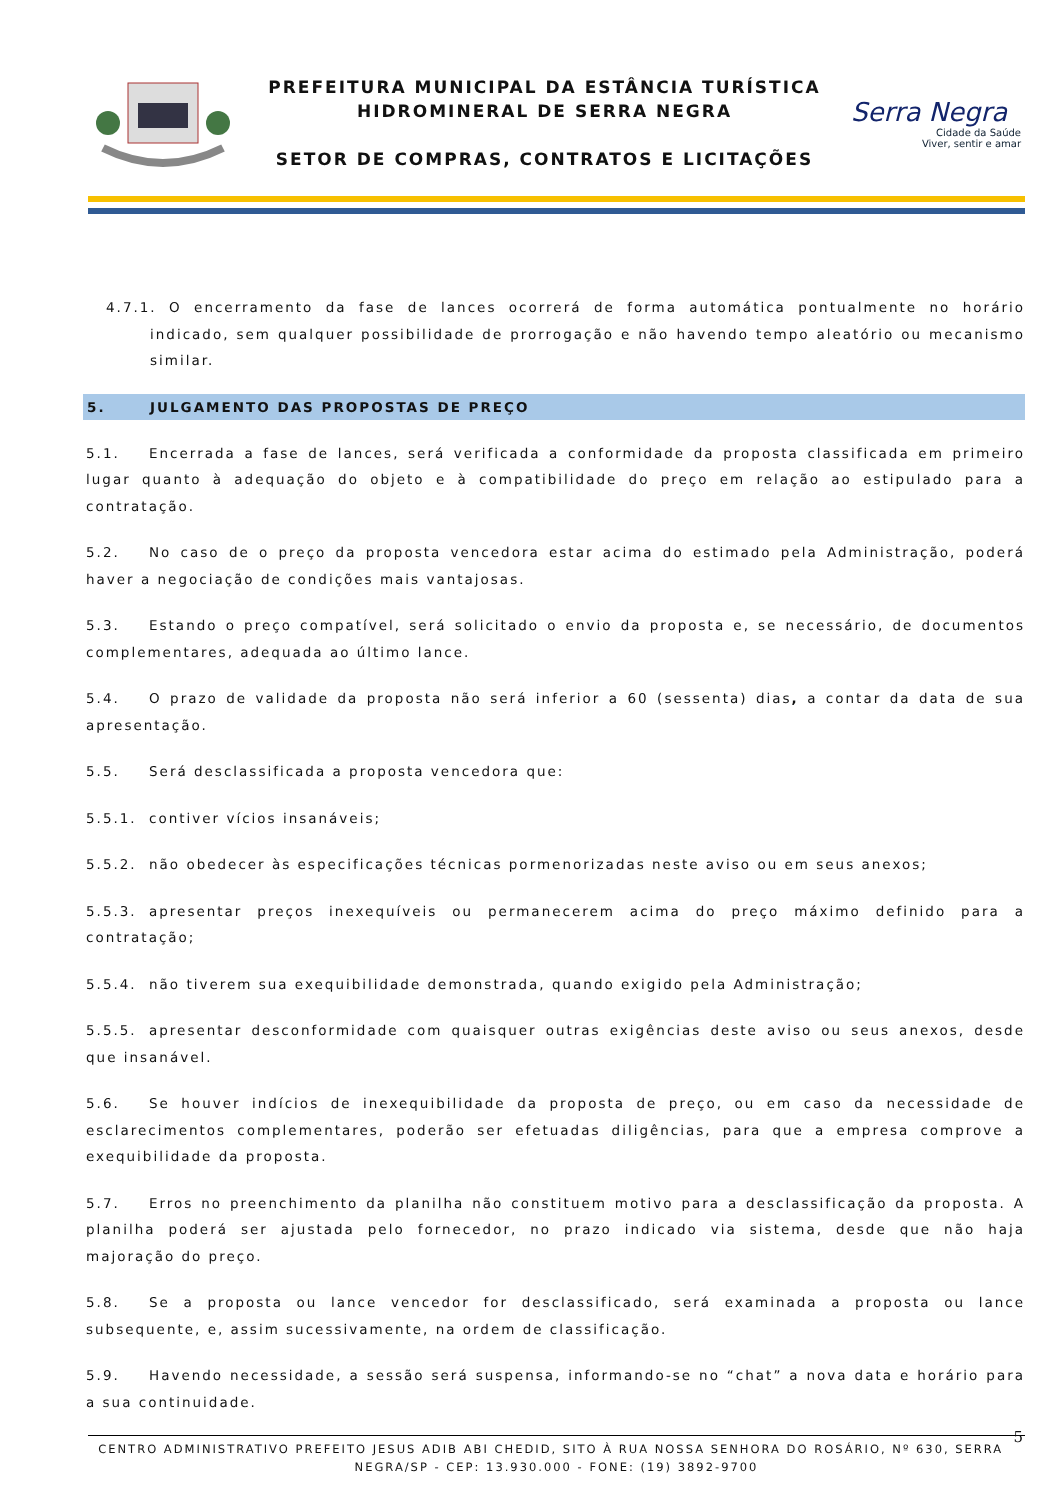PREFEITURA MUNICIPAL DA ESTÂNCIA TURÍSTICA
HIDROMINERAL DE SERRA NEGRA
SETOR DE COMPRAS, CONTRATOS E LICITAÇÕES
Serra Negra
Cidade da Saúde
Viver, sentir e amar
4.7.1. O encerramento da fase de lances ocorrerá de forma automática pontualmente no horário indicado, sem qualquer possibilidade de prorrogação e não havendo tempo aleatório ou mecanismo similar.
5. JULGAMENTO DAS PROPOSTAS DE PREÇO
5.1. Encerrada a fase de lances, será verificada a conformidade da proposta classificada em primeiro lugar quanto à adequação do objeto e à compatibilidade do preço em relação ao estipulado para a contratação.
5.2. No caso de o preço da proposta vencedora estar acima do estimado pela Administração, poderá haver a negociação de condições mais vantajosas.
5.3. Estando o preço compatível, será solicitado o envio da proposta e, se necessário, de documentos complementares, adequada ao último lance.
5.4. O prazo de validade da proposta não será inferior a 60 (sessenta) dias, a contar da data de sua apresentação.
5.5. Será desclassificada a proposta vencedora que:
5.5.1. contiver vícios insanáveis;
5.5.2. não obedecer às especificações técnicas pormenorizadas neste aviso ou em seus anexos;
5.5.3. apresentar preços inexequíveis ou permanecerem acima do preço máximo definido para a contratação;
5.5.4. não tiverem sua exequibilidade demonstrada, quando exigido pela Administração;
5.5.5. apresentar desconformidade com quaisquer outras exigências deste aviso ou seus anexos, desde que insanável.
5.6. Se houver indícios de inexequibilidade da proposta de preço, ou em caso da necessidade de esclarecimentos complementares, poderão ser efetuadas diligências, para que a empresa comprove a exequibilidade da proposta.
5.7. Erros no preenchimento da planilha não constituem motivo para a desclassificação da proposta. A planilha poderá ser ajustada pelo fornecedor, no prazo indicado via sistema, desde que não haja majoração do preço.
5.8. Se a proposta ou lance vencedor for desclassificado, será examinada a proposta ou lance subsequente, e, assim sucessivamente, na ordem de classificação.
5.9. Havendo necessidade, a sessão será suspensa, informando-se no “chat” a nova data e horário para a sua continuidade.
5 CENTRO ADMINISTRATIVO PREFEITO JESUS ADIB ABI CHEDID, SITO À RUA NOSSA SENHORA DO ROSÁRIO, Nº 630, SERRA NEGRA/SP - CEP: 13.930.000 - FONE: (19) 3892-9700